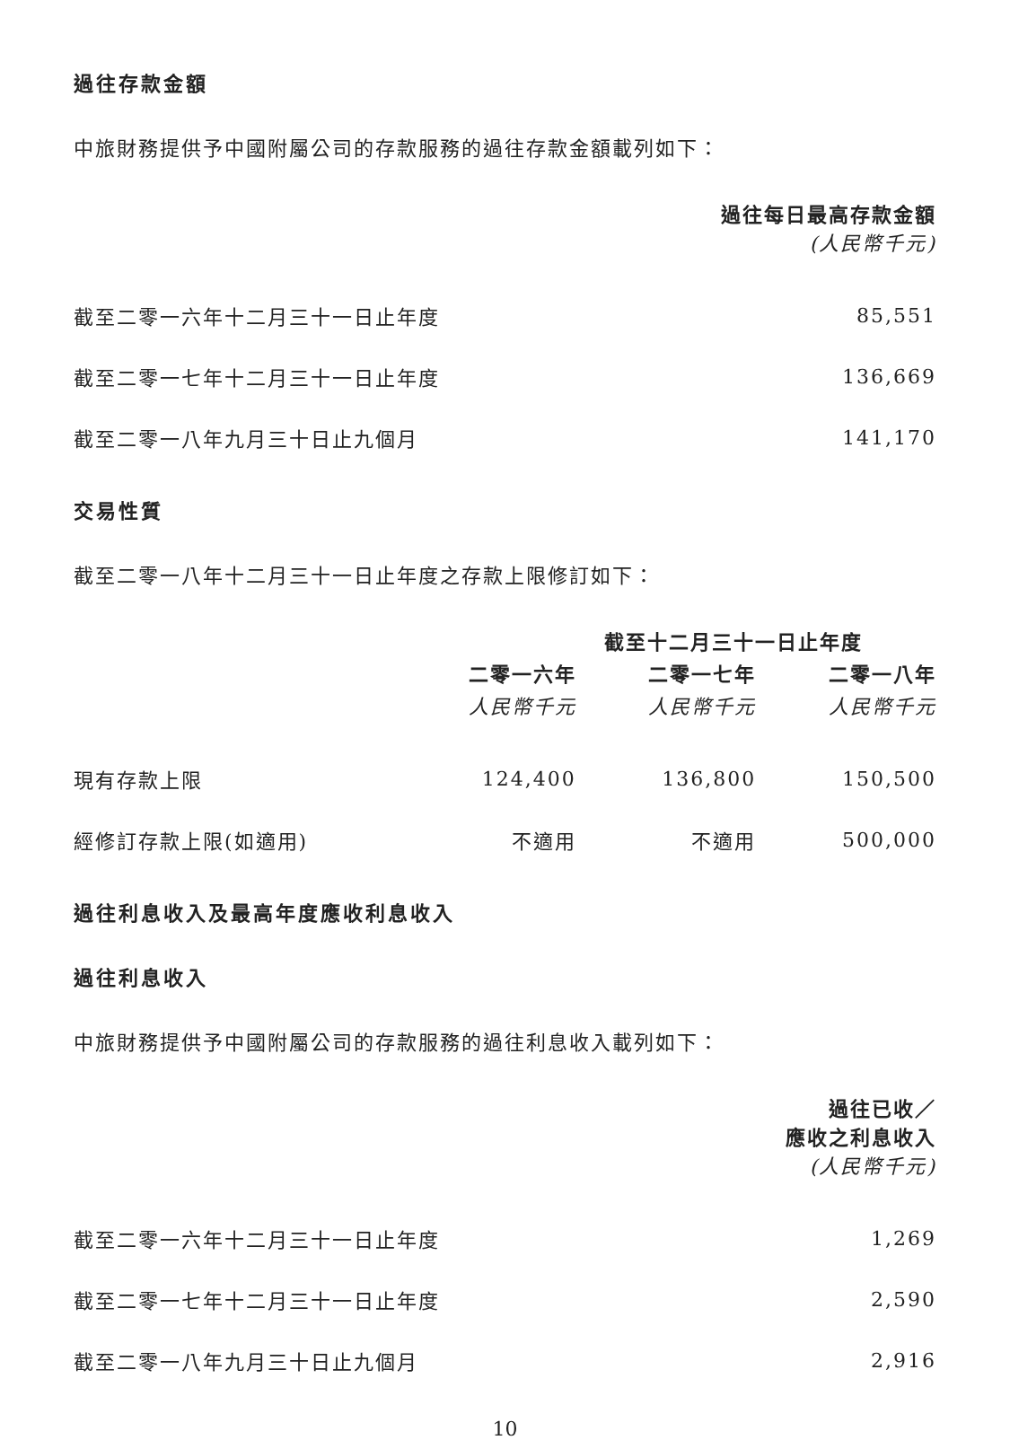過往存款金額
中旅財務提供予中國附屬公司的存款服務的過往存款金額載列如下：
| | 過往每日最高存款金額 (人民幣千元) |
| 截至二零一六年十二月三十一日止年度 | 85,551 |
| 截至二零一七年十二月三十一日止年度 | 136,669 |
| 截至二零一八年九月三十日止九個月 | 141,170 |
交易性質
截至二零一八年十二月三十一日止年度之存款上限修訂如下：
| | 截至十二月三十一日止年度 | | |
| | 二零一六年 | 二零一七年 | 二零一八年 |
| | 人民幣千元 | 人民幣千元 | 人民幣千元 |
| 現有存款上限 | 124,400 | 136,800 | 150,500 |
| 經修訂存款上限(如適用) | 不適用 | 不適用 | 500,000 |
過往利息收入及最高年度應收利息收入
過往利息收入
中旅財務提供予中國附屬公司的存款服務的過往利息收入載列如下：
| | 過往已收／ 應收之利息收入 (人民幣千元) |
| 截至二零一六年十二月三十一日止年度 | 1,269 |
| 截至二零一七年十二月三十一日止年度 | 2,590 |
| 截至二零一八年九月三十日止九個月 | 2,916 |
10